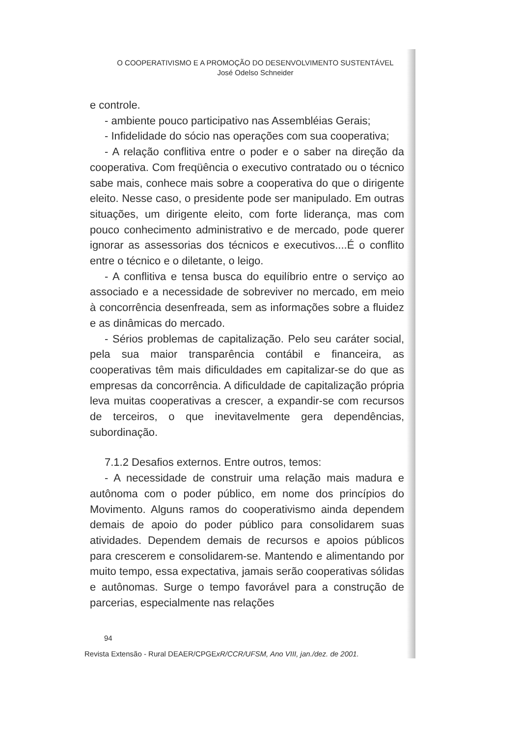O COOPERATIVISMO E A PROMOÇÃO DO DESENVOLVIMENTO SUSTENTÁVEL
José Odelso Schneider
e controle.
- ambiente pouco participativo nas Assembléias Gerais;
- Infidelidade do sócio nas operações com sua cooperativa;
- A relação conflitiva entre o poder e o saber na direção da cooperativa. Com freqüência o executivo contratado ou o técnico sabe mais, conhece mais sobre a cooperativa do que o dirigente eleito. Nesse caso, o presidente pode ser manipulado. Em outras situações, um dirigente eleito, com forte liderança, mas com pouco conhecimento administrativo e de mercado, pode querer ignorar as assessorias dos técnicos e executivos....É o conflito entre o técnico e o diletante, o leigo.
- A conflitiva e tensa busca do equilíbrio entre o serviço ao associado e a necessidade de sobreviver no mercado, em meio à concorrência desenfreada, sem as informações sobre a fluidez e as dinâmicas do mercado.
- Sérios problemas de capitalização. Pelo seu caráter social, pela sua maior transparência contábil e financeira, as cooperativas têm mais dificuldades em capitalizar-se do que as empresas da concorrência. A dificuldade de capitalização própria leva muitas cooperativas a crescer, a expandir-se com recursos de terceiros, o que inevitavelmente gera dependências, subordinação.
7.1.2 Desafios externos. Entre outros, temos:
- A necessidade de construir uma relação mais madura e autônoma com o poder público, em nome dos princípios do Movimento. Alguns ramos do cooperativismo ainda dependem demais de apoio do poder público para consolidarem suas atividades. Dependem demais de recursos e apoios públicos para crescerem e consolidarem-se. Mantendo e alimentando por muito tempo, essa expectativa, jamais serão cooperativas sólidas e autônomas. Surge o tempo favorável para a construção de parcerias, especialmente nas relações
94
Revista Extensão - Rural DEAER/CPGExR/CCR/UFSM, Ano VIII, jan./dez. de 2001.